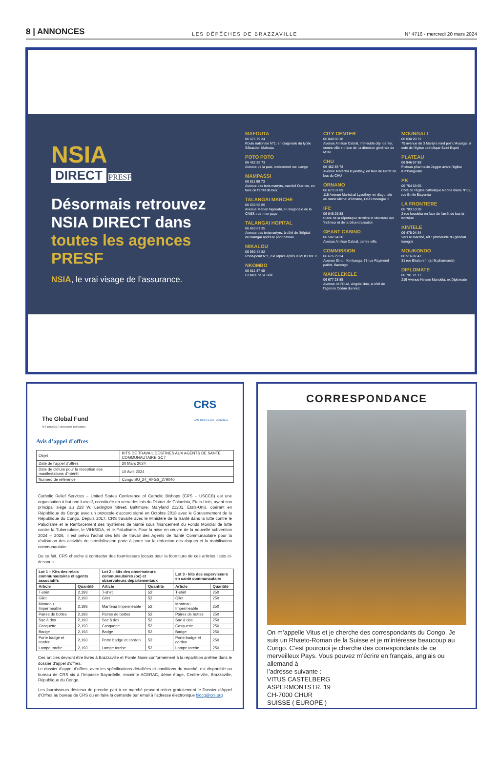8 | ANNONCES LES DÉPÊCHES DE BRAZZAVILLE N° 4716 - mercredi 20 mars 2024
NSIA
DIRECT
PRESF
Désormais retrouvez NSIA DIRECT dans toutes les agences PRESF
NSIA, le vrai visage de l’assurance.
MAFOUTA
06 676 79 34
Route nationale N°1, en diagonale du lycée Sébastien Mafouta.
POTO POTO
06 462 85 73
Avenue de la paix, croisement rue loango
MAMPASSI
06 811 98 73
Avenue des trois martyrs, marché Ouenze, en face de l'arrêt de bus.
TALANGAI MARCHE
06 630 58 85
Avenue Marien Ngouabi, en diagonale de la CNSS, rue mon pays
TALANGAI HOPITAL
06 660 67 35
Avenue des troismartyrs, à côté de l'hôpital deTalangaï après le pont bateau
MIKALOU
06 950 44 82
Rond-point N°1, rue Mpika après la MUCODEC
NKOMBO
06 811 47 40
En face de la Télé
CITY CENTER
06 849 60 18
Avenue Amilcar Cabral, immeuble city -center, centre-ville en face de l a direction générale de MTN
CHU
06 462 85 78
Avenue Marécha lLyauthey, en face de l'arrêt de bus du CHU
ORNANO
06 673 37 69
115 Avenue Maréchal Lyauthey, en diagonale du stade Michel d'Ornano, OCH moungali 3
IFC
06 849 29 88
Place de la république derrière le Ministère del 'intérieur et de la décentralisation
GEANT CASINO
06 582 64 38
Avenue Amilcar Cabral, centre-ville.
COMMISSION
06 676 79 24
Avenue Simon Kimbangu, 78 rue Raymond paillet, Bacongo
MAKELEKELE
06 677 28 85
Avenue de l'OUA, Angola libre, à côté de l'agence Océan du nord.
MOUNGALI
06 630 20 72
79 avenue de 3 Martyrs rond point Moungali à coté de l'église catholique Saint Esprit
PLATEAU
06 946 57 88
Plateau pharmacie Jagger avant l'église Kimbanguiste
PK
06 754 53 65
Côté de l'église catholique Ndona marie N°32, rue Emile Biayenda
LA FRONTIERE
06 783 10 28
2 rue koudeka en face de l'arrêt de bus la frontière
KINTELE
06 475 04 34
Vers le marché, réf : (immeuble du général Isongo)
MOUKONDO
06 516 07 47
31 rue Bitala ref : (arrêt pharmacie)
DIPLOMATE
06 701 21 17
219 Avenue Nelson Mandela, ex Diplomate
The Global Fund
To Fight AIDS, Tuberculosis and Malaria CRS
CATHOLIC RELIEF SERVICES
Avis d’appel d’offres
| Objet | KITS DE TRAVAIL DESTINES AUX AGENTS DE SANTE COMMUNAUTAIRE GC7 |
| Date de l’appel d’offres | 20 Mars 2024 |
| Date de clôture pour la réception des manifestations d'intérêt | 10 Avril 2024 |
| Numéro de référence | Congo BU_24_RFGS_279040 |
Catholic Relief Services – United States Conference of Catholic Bishops (CRS – USCCB) est une organisation à but non lucratif, constituée en vertu des lois du District de Columbia, États-Unis, ayant son principal siège au 228 W. Lexington Street, Baltimore, Maryland 21201, États-Unis, opérant en République du Congo avec un protocole d'accord signé en Octobre 2018 avec le Gouvernement de la République du Congo. Depuis 2017, CRS travaille avec le Ministère de la Santé dans la lutte contre le Paludisme et le Renforcement des Systèmes de Santé sous financement du Fonds Mondial de lutte contre la Tuberculose, le VIH/SIDA, et le Paludisme. Pour la mise en œuvre de la nouvelle subvention 2024 – 2026, il est prévu l’achat des kits de travail des Agents de Santé Communautaire pour la réalisation des activités de sensibilisation porte à porte sur la réduction des risques et la mobilisation communautaire.
De ce fait, CRS cherche à contracter des fournisseurs locaux pour la fourniture de ces articles listés ci-dessous.
| Lot 1 – Kits des relais communautaires et agents associatifs | | Lot 2 – kits des observateurs communautaires (oc) et observateurs départementaux | | Lot 3 - kits des superviseurs en santé communautaire | |
| --- | --- | --- | --- | --- | --- |
| Article | Quantité | Article | Quantité | Article | Quantité |
| T-shirt | 2,193 | T-shirt | 52 | T-shirt | 250 |
| Gilet | 2,193 | Gilet | 52 | Gilet | 250 |
| Manteau Imperméable | 2,193 | Manteau Imperméable | 52 | Manteau Imperméable | 250 |
| Paires de bottes | 2,193 | Paires de bottes | 52 | Paires de bottes | 250 |
| Sac à dos | 2,193 | Sac à dos | 52 | Sac à dos | 250 |
| Casquette | 2,193 | Casquette | 52 | Casquette | 250 |
| Badge | 2,193 | Badge | 52 | Badge | 250 |
| Porte badge et cordon | 2,193 | Porte badge et cordon | 52 | Porte badge et cordon | 250 |
| Lampe torche | 2,193 | Lampe torche | 52 | Lampe torche | 250 |
Ces articles devront être livrés à Brazzaville et Pointe Noire conformément à la répartition arrêtée dans le dossier d'appel d'offres.
Le dossier d’appel d’offres, avec les spécifications détaillées et conditions du marché, est disponible au bureau de CRS sis à l’Impasse Bayardelle, enceinte ACERAC, 4ème étage, Centre-ville, Brazzaville, République du Congo.
Les fournisseurs désireux de prendre part à ce marché peuvent retirer gratuitement le Dossier d'Appel d'Offres au bureau de CRS ou en faire la demande par email à l’adresse électronique bidcg@crs.org
CORRESPONDANCE
On m’appelle Vitus et je cherche des correspondants du Congo. Je suis un Rhaeto-Roman de la Suisse et je m’intéresse beaucoup au Congo. C’est pourquoi je cherche des correspondants de ce merveilleux Pays. Vous pouvez m’écrire en français, anglais ou allemand à
l’adresse suivante :
VITUS CASTELBERG
ASPERMONTSTR. 19
CH-7000 CHUR
SUISSE ( EUROPE )